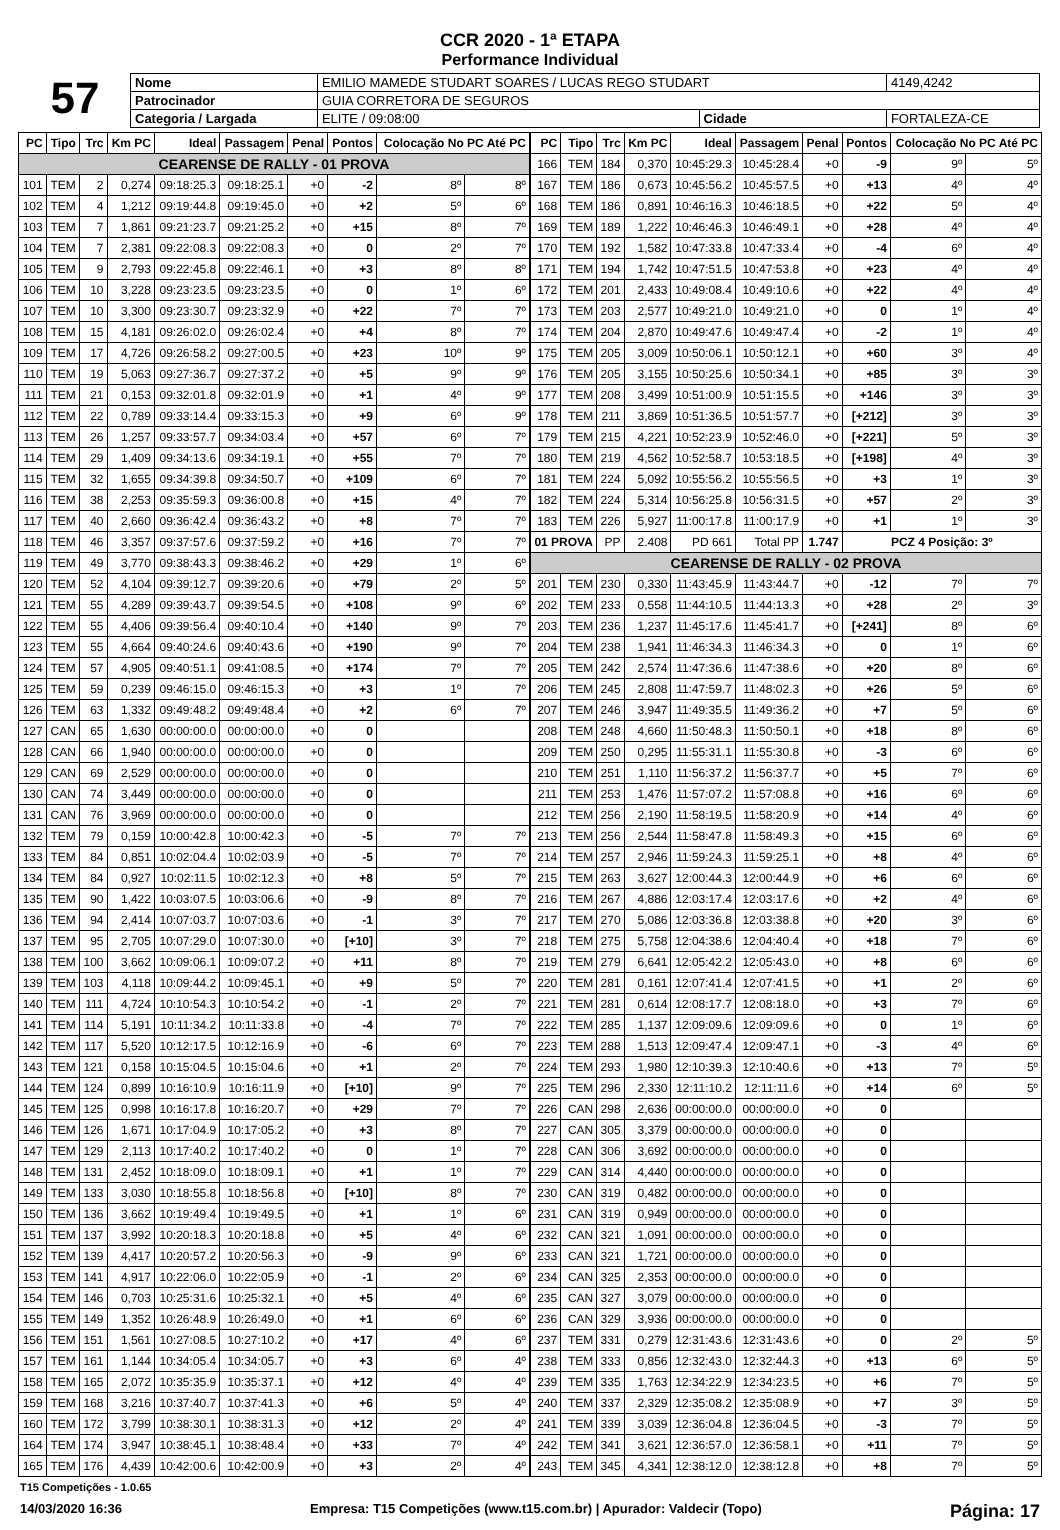CCR 2020 - 1ª ETAPA
Performance Individual
57
| Nome | EMILIO MAMEDE STUDART SOARES / LUCAS REGO STUDART | | | 4149,4242 |
| Patrocinador | GUIA CORRETORA DE SEGUROS | | | |
| Categoria / Largada | ELITE / 09:08:00 | Cidade | FORTALEZA-CE | |
| PC | Tipo | Trc | Km PC | Ideal | Passagem | Penal | Pontos | Colocação No PC Até PC | |
| --- | --- | --- | --- | --- | --- | --- | --- | --- | --- |
| CEARENSE DE RALLY - 01 PROVA | | | | | | | | | |
| 101 | TEM | 2 | 0,274 | 09:18:25.3 | 09:18:25.1 | +0 | -2 | 8º | 8º |
| 102 | TEM | 4 | 1,212 | 09:19:44.8 | 09:19:45.0 | +0 | +2 | 5º | 6º |
| 103 | TEM | 7 | 1,861 | 09:21:23.7 | 09:21:25.2 | +0 | +15 | 8º | 7º |
| 104 | TEM | 7 | 2,381 | 09:22:08.3 | 09:22:08.3 | +0 | 0 | 2º | 7º |
| 105 | TEM | 9 | 2,793 | 09:22:45.8 | 09:22:46.1 | +0 | +3 | 8º | 8º |
| 106 | TEM | 10 | 3,228 | 09:23:23.5 | 09:23:23.5 | +0 | 0 | 1º | 6º |
| 107 | TEM | 10 | 3,300 | 09:23:30.7 | 09:23:32.9 | +0 | +22 | 7º | 7º |
| 108 | TEM | 15 | 4,181 | 09:26:02.0 | 09:26:02.4 | +0 | +4 | 8º | 7º |
| 109 | TEM | 17 | 4,726 | 09:26:58.2 | 09:27:00.5 | +0 | +23 | 10º | 9º |
| 110 | TEM | 19 | 5,063 | 09:27:36.7 | 09:27:37.2 | +0 | +5 | 9º | 9º |
| 111 | TEM | 21 | 0,153 | 09:32:01.8 | 09:32:01.9 | +0 | +1 | 4º | 9º |
| 112 | TEM | 22 | 0,789 | 09:33:14.4 | 09:33:15.3 | +0 | +9 | 6º | 9º |
| 113 | TEM | 26 | 1,257 | 09:33:57.7 | 09:34:03.4 | +0 | +57 | 6º | 7º |
| 114 | TEM | 29 | 1,409 | 09:34:13.6 | 09:34:19.1 | +0 | +55 | 7º | 7º |
| 115 | TEM | 32 | 1,655 | 09:34:39.8 | 09:34:50.7 | +0 | +109 | 6º | 7º |
| 116 | TEM | 38 | 2,253 | 09:35:59.3 | 09:36:00.8 | +0 | +15 | 4º | 7º |
| 117 | TEM | 40 | 2,660 | 09:36:42.4 | 09:36:43.2 | +0 | +8 | 7º | 7º |
| 118 | TEM | 46 | 3,357 | 09:37:57.6 | 09:37:59.2 | +0 | +16 | 7º | 7º |
| 119 | TEM | 49 | 3,770 | 09:38:43.3 | 09:38:46.2 | +0 | +29 | 1º | 6º |
| 120 | TEM | 52 | 4,104 | 09:39:12.7 | 09:39:20.6 | +0 | +79 | 2º | 5º |
| 121 | TEM | 55 | 4,289 | 09:39:43.7 | 09:39:54.5 | +0 | +108 | 9º | 6º |
| 122 | TEM | 55 | 4,406 | 09:39:56.4 | 09:40:10.4 | +0 | +140 | 9º | 7º |
| 123 | TEM | 55 | 4,664 | 09:40:24.6 | 09:40:43.6 | +0 | +190 | 9º | 7º |
| 124 | TEM | 57 | 4,905 | 09:40:51.1 | 09:41:08.5 | +0 | +174 | 7º | 7º |
| 125 | TEM | 59 | 0,239 | 09:46:15.0 | 09:46:15.3 | +0 | +3 | 1º | 7º |
| 126 | TEM | 63 | 1,332 | 09:49:48.2 | 09:49:48.4 | +0 | +2 | 6º | 7º |
| 127 | CAN | 65 | 1,630 | 00:00:00.0 | 00:00:00.0 | +0 | 0 | | |
| 128 | CAN | 66 | 1,940 | 00:00:00.0 | 00:00:00.0 | +0 | 0 | | |
| 129 | CAN | 69 | 2,529 | 00:00:00.0 | 00:00:00.0 | +0 | 0 | | |
| 130 | CAN | 74 | 3,449 | 00:00:00.0 | 00:00:00.0 | +0 | 0 | | |
| 131 | CAN | 76 | 3,969 | 00:00:00.0 | 00:00:00.0 | +0 | 0 | | |
| 132 | TEM | 79 | 0,159 | 10:00:42.8 | 10:00:42.3 | +0 | -5 | 7º | 7º |
| 133 | TEM | 84 | 0,851 | 10:02:04.4 | 10:02:03.9 | +0 | -5 | 7º | 7º |
| 134 | TEM | 84 | 0,927 | 10:02:11.5 | 10:02:12.3 | +0 | +8 | 5º | 7º |
| 135 | TEM | 90 | 1,422 | 10:03:07.5 | 10:03:06.6 | +0 | -9 | 8º | 7º |
| 136 | TEM | 94 | 2,414 | 10:07:03.7 | 10:07:03.6 | +0 | -1 | 3º | 7º |
| 137 | TEM | 95 | 2,705 | 10:07:29.0 | 10:07:30.0 | +0 | [+10] | 3º | 7º |
| 138 | TEM | 100 | 3,662 | 10:09:06.1 | 10:09:07.2 | +0 | +11 | 8º | 7º |
| 139 | TEM | 103 | 4,118 | 10:09:44.2 | 10:09:45.1 | +0 | +9 | 5º | 7º |
| 140 | TEM | 111 | 4,724 | 10:10:54.3 | 10:10:54.2 | +0 | -1 | 2º | 7º |
| 141 | TEM | 114 | 5,191 | 10:11:34.2 | 10:11:33.8 | +0 | -4 | 7º | 7º |
| 142 | TEM | 117 | 5,520 | 10:12:17.5 | 10:12:16.9 | +0 | -6 | 6º | 7º |
| 143 | TEM | 121 | 0,158 | 10:15:04.5 | 10:15:04.6 | +0 | +1 | 2º | 7º |
| 144 | TEM | 124 | 0,899 | 10:16:10.9 | 10:16:11.9 | +0 | [+10] | 9º | 7º |
| 145 | TEM | 125 | 0,998 | 10:16:17.8 | 10:16:20.7 | +0 | +29 | 7º | 7º |
| 146 | TEM | 126 | 1,671 | 10:17:04.9 | 10:17:05.2 | +0 | +3 | 8º | 7º |
| 147 | TEM | 129 | 2,113 | 10:17:40.2 | 10:17:40.2 | +0 | 0 | 1º | 7º |
| 148 | TEM | 131 | 2,452 | 10:18:09.0 | 10:18:09.1 | +0 | +1 | 1º | 7º |
| 149 | TEM | 133 | 3,030 | 10:18:55.8 | 10:18:56.8 | +0 | [+10] | 8º | 7º |
| 150 | TEM | 136 | 3,662 | 10:19:49.4 | 10:19:49.5 | +0 | +1 | 1º | 6º |
| 151 | TEM | 137 | 3,992 | 10:20:18.3 | 10:20:18.8 | +0 | +5 | 4º | 6º |
| 152 | TEM | 139 | 4,417 | 10:20:57.2 | 10:20:56.3 | +0 | -9 | 9º | 6º |
| 153 | TEM | 141 | 4,917 | 10:22:06.0 | 10:22:05.9 | +0 | -1 | 2º | 6º |
| 154 | TEM | 146 | 0,703 | 10:25:31.6 | 10:25:32.1 | +0 | +5 | 4º | 6º |
| 155 | TEM | 149 | 1,352 | 10:26:48.9 | 10:26:49.0 | +0 | +1 | 6º | 6º |
| 156 | TEM | 151 | 1,561 | 10:27:08.5 | 10:27:10.2 | +0 | +17 | 4º | 6º |
| 157 | TEM | 161 | 1,144 | 10:34:05.4 | 10:34:05.7 | +0 | +3 | 6º | 4º |
| 158 | TEM | 165 | 2,072 | 10:35:35.9 | 10:35:37.1 | +0 | +12 | 4º | 4º |
| 159 | TEM | 168 | 3,216 | 10:37:40.7 | 10:37:41.3 | +0 | +6 | 5º | 4º |
| 160 | TEM | 172 | 3,799 | 10:38:30.1 | 10:38:31.3 | +0 | +12 | 2º | 4º |
| 164 | TEM | 174 | 3,947 | 10:38:45.1 | 10:38:48.4 | +0 | +33 | 7º | 4º |
| 165 | TEM | 176 | 4,439 | 10:42:00.6 | 10:42:00.9 | +0 | +3 | 2º | 4º |
| PC | Tipo | Trc | Km PC | Ideal | Passagem | Penal | Pontos | Colocação No PC Até PC | |
| --- | --- | --- | --- | --- | --- | --- | --- | --- | --- |
| 166 | TEM | 184 | 0,370 | 10:45:29.3 | 10:45:28.4 | +0 | -9 | 9º | 5º |
| 167 | TEM | 186 | 0,673 | 10:45:56.2 | 10:45:57.5 | +0 | +13 | 4º | 4º |
| 168 | TEM | 186 | 0,891 | 10:46:16.3 | 10:46:18.5 | +0 | +22 | 5º | 4º |
| 169 | TEM | 189 | 1,222 | 10:46:46.3 | 10:46:49.1 | +0 | +28 | 4º | 4º |
| 170 | TEM | 192 | 1,582 | 10:47:33.8 | 10:47:33.4 | +0 | -4 | 6º | 4º |
| 171 | TEM | 194 | 1,742 | 10:47:51.5 | 10:47:53.8 | +0 | +23 | 4º | 4º |
| 172 | TEM | 201 | 2,433 | 10:49:08.4 | 10:49:10.6 | +0 | +22 | 4º | 4º |
| 173 | TEM | 203 | 2,577 | 10:49:21.0 | 10:49:21.0 | +0 | 0 | 1º | 4º |
| 174 | TEM | 204 | 2,870 | 10:49:47.6 | 10:49:47.4 | +0 | -2 | 1º | 4º |
| 175 | TEM | 205 | 3,009 | 10:50:06.1 | 10:50:12.1 | +0 | +60 | 3º | 4º |
| 176 | TEM | 205 | 3,155 | 10:50:25.6 | 10:50:34.1 | +0 | +85 | 3º | 3º |
| 177 | TEM | 208 | 3,499 | 10:51:00.9 | 10:51:15.5 | +0 | +146 | 3º | 3º |
| 178 | TEM | 211 | 3,869 | 10:51:36.5 | 10:51:57.7 | +0 | [+212] | 3º | 3º |
| 179 | TEM | 215 | 4,221 | 10:52:23.9 | 10:52:46.0 | +0 | [+221] | 5º | 3º |
| 180 | TEM | 219 | 4,562 | 10:52:58.7 | 10:53:18.5 | +0 | [+198] | 4º | 3º |
| 181 | TEM | 224 | 5,092 | 10:55:56.2 | 10:55:56.5 | +0 | +3 | 1º | 3º |
| 182 | TEM | 224 | 5,314 | 10:56:25.8 | 10:56:31.5 | +0 | +57 | 2º | 3º |
| 183 | TEM | 226 | 5,927 | 11:00:17.8 | 11:00:17.9 | +0 | +1 | 1º | 3º |
| 01 PROVA | | PP | 2.408 | PD 661 | Total PP | 1.747 | PCZ 4 Posição: 3º | | |
| CEARENSE DE RALLY - 02 PROVA | | | | | | | | | |
| 201 | TEM | 230 | 0,330 | 11:43:45.9 | 11:43:44.7 | +0 | -12 | 7º | 7º |
| 202 | TEM | 233 | 0,558 | 11:44:10.5 | 11:44:13.3 | +0 | +28 | 2º | 3º |
| 203 | TEM | 236 | 1,237 | 11:45:17.6 | 11:45:41.7 | +0 | [+241] | 8º | 6º |
| 204 | TEM | 238 | 1,941 | 11:46:34.3 | 11:46:34.3 | +0 | 0 | 1º | 6º |
| 205 | TEM | 242 | 2,574 | 11:47:36.6 | 11:47:38.6 | +0 | +20 | 8º | 6º |
| 206 | TEM | 245 | 2,808 | 11:47:59.7 | 11:48:02.3 | +0 | +26 | 5º | 6º |
| 207 | TEM | 246 | 3,947 | 11:49:35.5 | 11:49:36.2 | +0 | +7 | 5º | 6º |
| 208 | TEM | 248 | 4,660 | 11:50:48.3 | 11:50:50.1 | +0 | +18 | 8º | 6º |
| 209 | TEM | 250 | 0,295 | 11:55:31.1 | 11:55:30.8 | +0 | -3 | 6º | 6º |
| 210 | TEM | 251 | 1,110 | 11:56:37.2 | 11:56:37.7 | +0 | +5 | 7º | 6º |
| 211 | TEM | 253 | 1,476 | 11:57:07.2 | 11:57:08.8 | +0 | +16 | 6º | 6º |
| 212 | TEM | 256 | 2,190 | 11:58:19.5 | 11:58:20.9 | +0 | +14 | 4º | 6º |
| 213 | TEM | 256 | 2,544 | 11:58:47.8 | 11:58:49.3 | +0 | +15 | 6º | 6º |
| 214 | TEM | 257 | 2,946 | 11:59:24.3 | 11:59:25.1 | +0 | +8 | 4º | 6º |
| 215 | TEM | 263 | 3,627 | 12:00:44.3 | 12:00:44.9 | +0 | +6 | 6º | 6º |
| 216 | TEM | 267 | 4,886 | 12:03:17.4 | 12:03:17.6 | +0 | +2 | 4º | 6º |
| 217 | TEM | 270 | 5,086 | 12:03:36.8 | 12:03:38.8 | +0 | +20 | 3º | 6º |
| 218 | TEM | 275 | 5,758 | 12:04:38.6 | 12:04:40.4 | +0 | +18 | 7º | 6º |
| 219 | TEM | 279 | 6,641 | 12:05:42.2 | 12:05:43.0 | +0 | +8 | 6º | 6º |
| 220 | TEM | 281 | 0,161 | 12:07:41.4 | 12:07:41.5 | +0 | +1 | 2º | 6º |
| 221 | TEM | 281 | 0,614 | 12:08:17.7 | 12:08:18.0 | +0 | +3 | 7º | 6º |
| 222 | TEM | 285 | 1,137 | 12:09:09.6 | 12:09:09.6 | +0 | 0 | 1º | 6º |
| 223 | TEM | 288 | 1,513 | 12:09:47.4 | 12:09:47.1 | +0 | -3 | 4º | 6º |
| 224 | TEM | 293 | 1,980 | 12:10:39.3 | 12:10:40.6 | +0 | +13 | 7º | 5º |
| 225 | TEM | 296 | 2,330 | 12:11:10.2 | 12:11:11.6 | +0 | +14 | 6º | 5º |
| 226 | CAN | 298 | 2,636 | 00:00:00.0 | 00:00:00.0 | +0 | 0 | | |
| 227 | CAN | 305 | 3,379 | 00:00:00.0 | 00:00:00.0 | +0 | 0 | | |
| 228 | CAN | 306 | 3,692 | 00:00:00.0 | 00:00:00.0 | +0 | 0 | | |
| 229 | CAN | 314 | 4,440 | 00:00:00.0 | 00:00:00.0 | +0 | 0 | | |
| 230 | CAN | 319 | 0,482 | 00:00:00.0 | 00:00:00.0 | +0 | 0 | | |
| 231 | CAN | 319 | 0,949 | 00:00:00.0 | 00:00:00.0 | +0 | 0 | | |
| 232 | CAN | 321 | 1,091 | 00:00:00.0 | 00:00:00.0 | +0 | 0 | | |
| 233 | CAN | 321 | 1,721 | 00:00:00.0 | 00:00:00.0 | +0 | 0 | | |
| 234 | CAN | 325 | 2,353 | 00:00:00.0 | 00:00:00.0 | +0 | 0 | | |
| 235 | CAN | 327 | 3,079 | 00:00:00.0 | 00:00:00.0 | +0 | 0 | | |
| 236 | CAN | 329 | 3,936 | 00:00:00.0 | 00:00:00.0 | +0 | 0 | | |
| 237 | TEM | 331 | 0,279 | 12:31:43.6 | 12:31:43.6 | +0 | 0 | 2º | 5º |
| 238 | TEM | 333 | 0,856 | 12:32:43.0 | 12:32:44.3 | +0 | +13 | 6º | 5º |
| 239 | TEM | 335 | 1,763 | 12:34:22.9 | 12:34:23.5 | +0 | +6 | 7º | 5º |
| 240 | TEM | 337 | 2,329 | 12:35:08.2 | 12:35:08.9 | +0 | +7 | 3º | 5º |
| 241 | TEM | 339 | 3,039 | 12:36:04.8 | 12:36:04.5 | +0 | -3 | 7º | 5º |
| 242 | TEM | 341 | 3,621 | 12:36:57.0 | 12:36:58.1 | +0 | +11 | 7º | 5º |
| 243 | TEM | 345 | 4,341 | 12:38:12.0 | 12:38:12.8 | +0 | +8 | 7º | 5º |
T15 Competições - 1.0.65
14/03/2020 16:36 Empresa: T15 Competições (www.t15.com.br) | Apurador: Valdecir (Topo) Página: 17